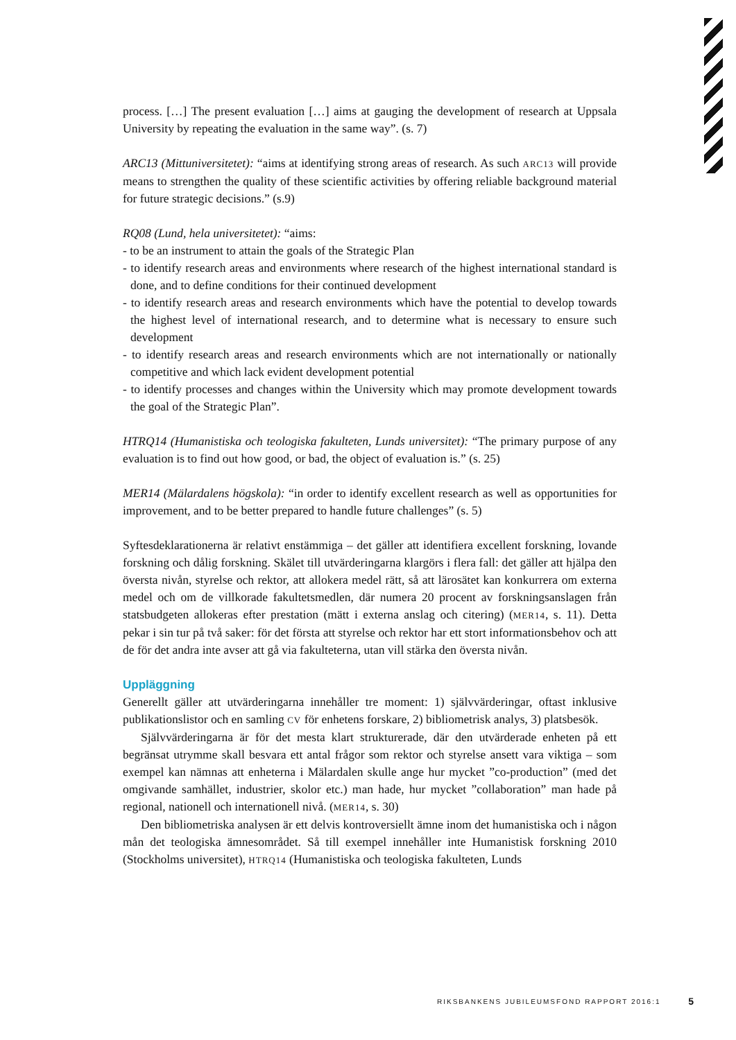process. […] The present evaluation […] aims at gauging the development of research at Uppsala University by repeating the evaluation in the same way”. (s. 7)
ARC13 (Mittuniversitetet): “aims at identifying strong areas of research. As such ARC13 will provide means to strengthen the quality of these scientific activities by offering reliable background material for future strategic decisions.” (s.9)
RQ08 (Lund, hela universitetet): “aims:
- to be an instrument to attain the goals of the Strategic Plan
- to identify research areas and environments where research of the highest international standard is done, and to define conditions for their continued development
- to identify research areas and research environments which have the potential to develop towards the highest level of international research, and to determine what is necessary to ensure such development
- to identify research areas and research environments which are not internationally or nationally competitive and which lack evident development potential
- to identify processes and changes within the University which may promote development towards the goal of the Strategic Plan”.
HTRQ14 (Humanistiska och teologiska fakulteten, Lunds universitet): “The primary purpose of any evaluation is to find out how good, or bad, the object of evaluation is.” (s. 25)
MER14 (Mälardalens högskola): “in order to identify excellent research as well as opportunities for improvement, and to be better prepared to handle future challenges” (s. 5)
Syftesdeklarationerna är relativt enstämmiga – det gäller att identifiera excellent forskning, lovande forskning och dålig forskning. Skälet till utvärderingarna klargörs i flera fall: det gäller att hjälpa den översta nivån, styrelse och rektor, att allokera medel rätt, så att lärosätet kan konkurrera om externa medel och om de villkorade fakultetsmedlen, där numera 20 procent av forskningsanslagen från statsbudgeten allokeras efter prestation (mätt i externa anslag och citering) (MER14, s. 11). Detta pekar i sin tur på två saker: för det första att styrelse och rektor har ett stort informationsbehov och att de för det andra inte avser att gå via fakulteterna, utan vill stärka den översta nivån.
Uppläggning
Generellt gäller att utvärderingarna innehåller tre moment: 1) självvärderingar, oftast inklusive publikationslistor och en samling CV för enhetens forskare, 2) bibliometrisk analys, 3) platsbesök.
Självvärderingarna är för det mesta klart strukturerade, där den utvärderade enheten på ett begränsat utrymme skall besvara ett antal frågor som rektor och styrelse ansett vara viktiga – som exempel kan nämnas att enheterna i Mälardalen skulle ange hur mycket ”co-production” (med det omgivande samhället, industrier, skolor etc.) man hade, hur mycket ”collaboration” man hade på regional, nationell och internationell nivå. (MER14, s. 30)
Den bibliometriska analysen är ett delvis kontroversiellt ämne inom det humanistiska och i någon mån det teologiska ämnesområdet. Så till exempel innehåller inte Humanistisk forskning 2010 (Stockholms universitet), HTRQ14 (Humanistiska och teologiska fakulteten, Lunds
RIKSBANKENS JUBILEUMSFOND RAPPORT 2016:1 5